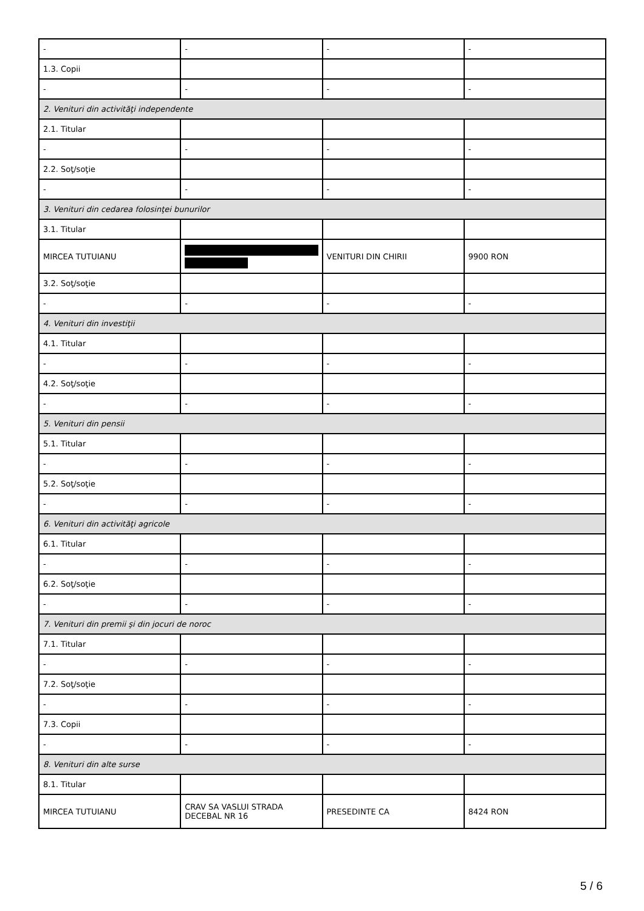| - | - | - | - |
| 1.3. Copii | | | |
| - | - | - | - |
| 2. Venituri din activităţi independente | | | |
| 2.1. Titular | | | |
| - | - | - | - |
| 2.2. Soţ/soţie | | | |
| - | - | - | - |
| 3. Venituri din cedarea folosinţei bunurilor | | | |
| 3.1. Titular | | | |
| MIRCEA TUTUIANU | | VENITURI DIN CHIRII | 9900 RON |
| 3.2. Soţ/soţie | | | |
| - | - | - | - |
| 4. Venituri din investiţii | | | |
| 4.1. Titular | | | |
| - | - | - | - |
| 4.2. Soţ/soţie | | | |
| - | - | - | - |
| 5. Venituri din pensii | | | |
| 5.1. Titular | | | |
| - | - | - | - |
| 5.2. Soţ/soţie | | | |
| - | - | - | - |
| 6. Venituri din activităţi agricole | | | |
| 6.1. Titular | | | |
| - | - | - | - |
| 6.2. Soţ/soţie | | | |
| - | - | - | - |
| 7. Venituri din premii şi din jocuri de noroc | | | |
| 7.1. Titular | | | |
| - | - | - | - |
| 7.2. Soţ/soţie | | | |
| - | - | - | - |
| 7.3. Copii | | | |
| - | - | - | - |
| 8. Venituri din alte surse | | | |
| 8.1. Titular | | | |
| MIRCEA TUTUIANU | CRAV SA VASLUI STRADA DECEBAL NR 16 | PRESEDINTE CA | 8424 RON |
5 / 6